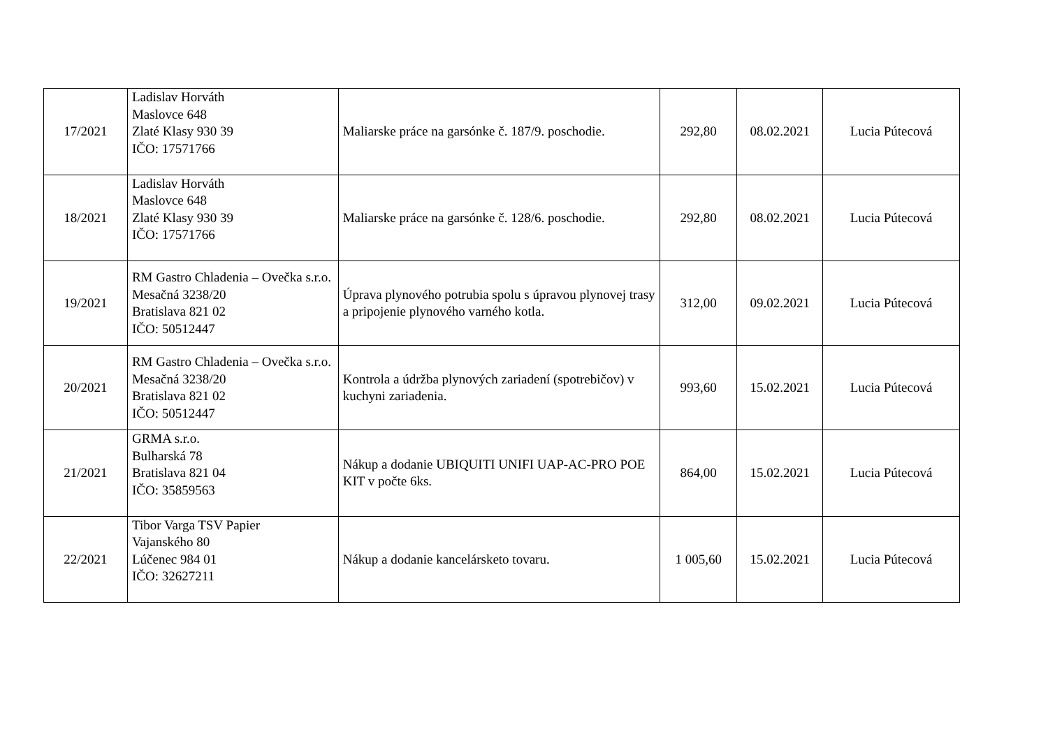| 17/2021 | Ladislav Horváth Maslovce 648 Zlaté Klasy 930 39 IČO: 17571766 | Maliarske práce na garsónke č. 187/9. poschodie. | 292,80 | 08.02.2021 | Lucia Pútecová |
| 18/2021 | Ladislav Horváth Maslovce 648 Zlaté Klasy 930 39 IČO: 17571766 | Maliarske práce na garsónke č. 128/6. poschodie. | 292,80 | 08.02.2021 | Lucia Pútecová |
| 19/2021 | RM Gastro Chladenia – Ovečka s.r.o. Mesačná 3238/20 Bratislava 821 02 IČO: 50512447 | Úprava plynového potrubia spolu s úpravou plynovej trasy a pripojenie plynového varného kotla. | 312,00 | 09.02.2021 | Lucia Pútecová |
| 20/2021 | RM Gastro Chladenia – Ovečka s.r.o. Mesačná 3238/20 Bratislava 821 02 IČO: 50512447 | Kontrola a údržba plynových zariadení (spotrebičov) v kuchyni zariadenia. | 993,60 | 15.02.2021 | Lucia Pútecová |
| 21/2021 | GRMA s.r.o. Bulharská 78 Bratislava 821 04 IČO: 35859563 | Nákup a dodanie UBIQUITI UNIFI UAP-AC-PRO POE KIT v počte 6ks. | 864,00 | 15.02.2021 | Lucia Pútecová |
| 22/2021 | Tibor Varga TSV Papier Vajanského 80 Lúčenec 984 01 IČO: 32627211 | Nákup a dodanie kancelársketo tovaru. | 1 005,60 | 15.02.2021 | Lucia Pútecová |